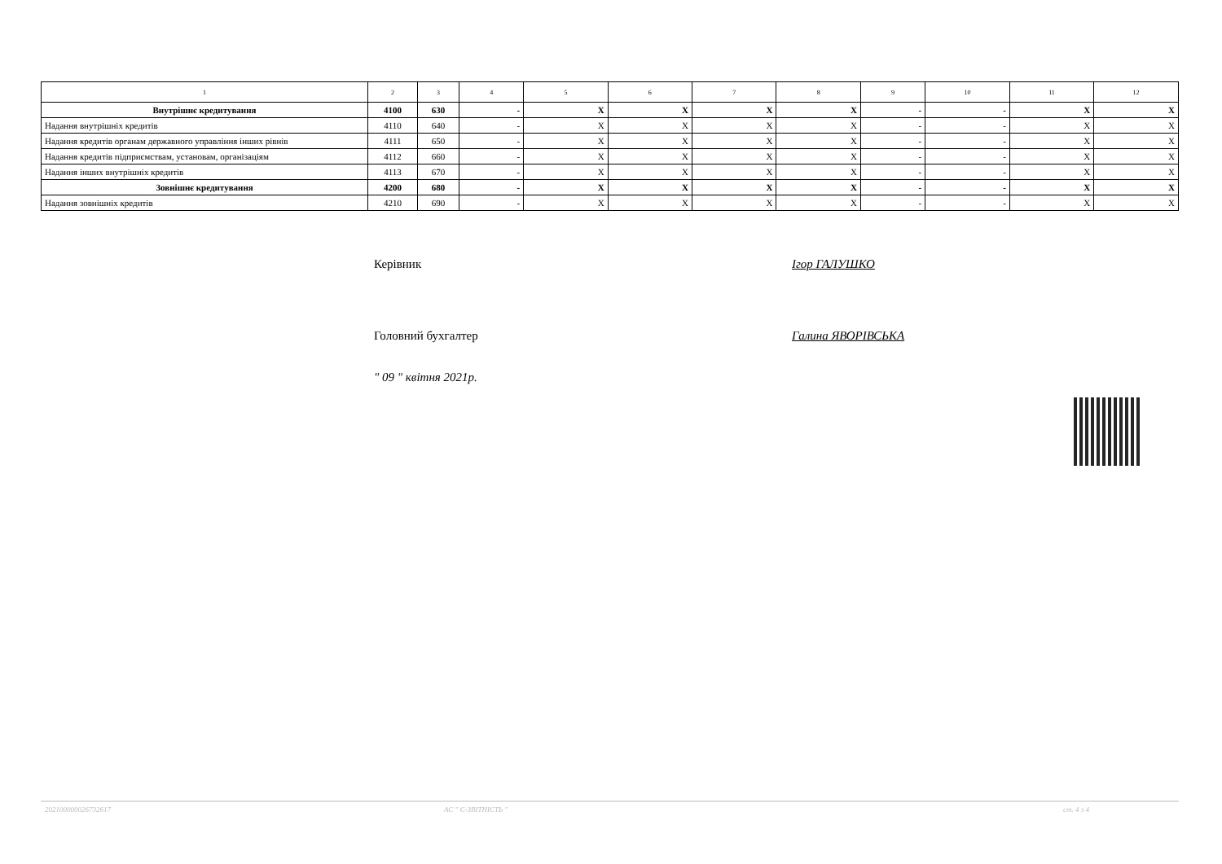| 1 | 2 | 3 | 4 | 5 | 6 | 7 | 8 | 9 | 10 | 11 | 12 |
| --- | --- | --- | --- | --- | --- | --- | --- | --- | --- | --- | --- |
| Внутрішнє кредитування | 4100 | 630 | - | X | X | X | X | - | - | X | X |
| Надання внутрішніх кредитів | 4110 | 640 | - | X | X | X | X | - | - | X | X |
| Надання кредитів органам державного управління інших рівнів | 4111 | 650 | - | X | X | X | X | - | - | X | X |
| Надання кредитів підприємствам, установам, організаціям | 4112 | 660 | - | X | X | X | X | - | - | X | X |
| Надання інших внутрішніх кредитів | 4113 | 670 | - | X | X | X | X | - | - | X | X |
| Зовнішнє кредитування | 4200 | 680 | - | X | X | X | X | - | - | X | X |
| Надання зовнішніх кредитів | 4210 | 690 | - | X | X | X | X | - | - | X | X |
Керівник Ігор ГАЛУШКО
Головний бухгалтер Галина ЯВОРІВСЬКА
" 09 " квітня 2021р.
202100000026732617 АС " Є-ЗВІТНІСТЬ " ст. 4 з 4